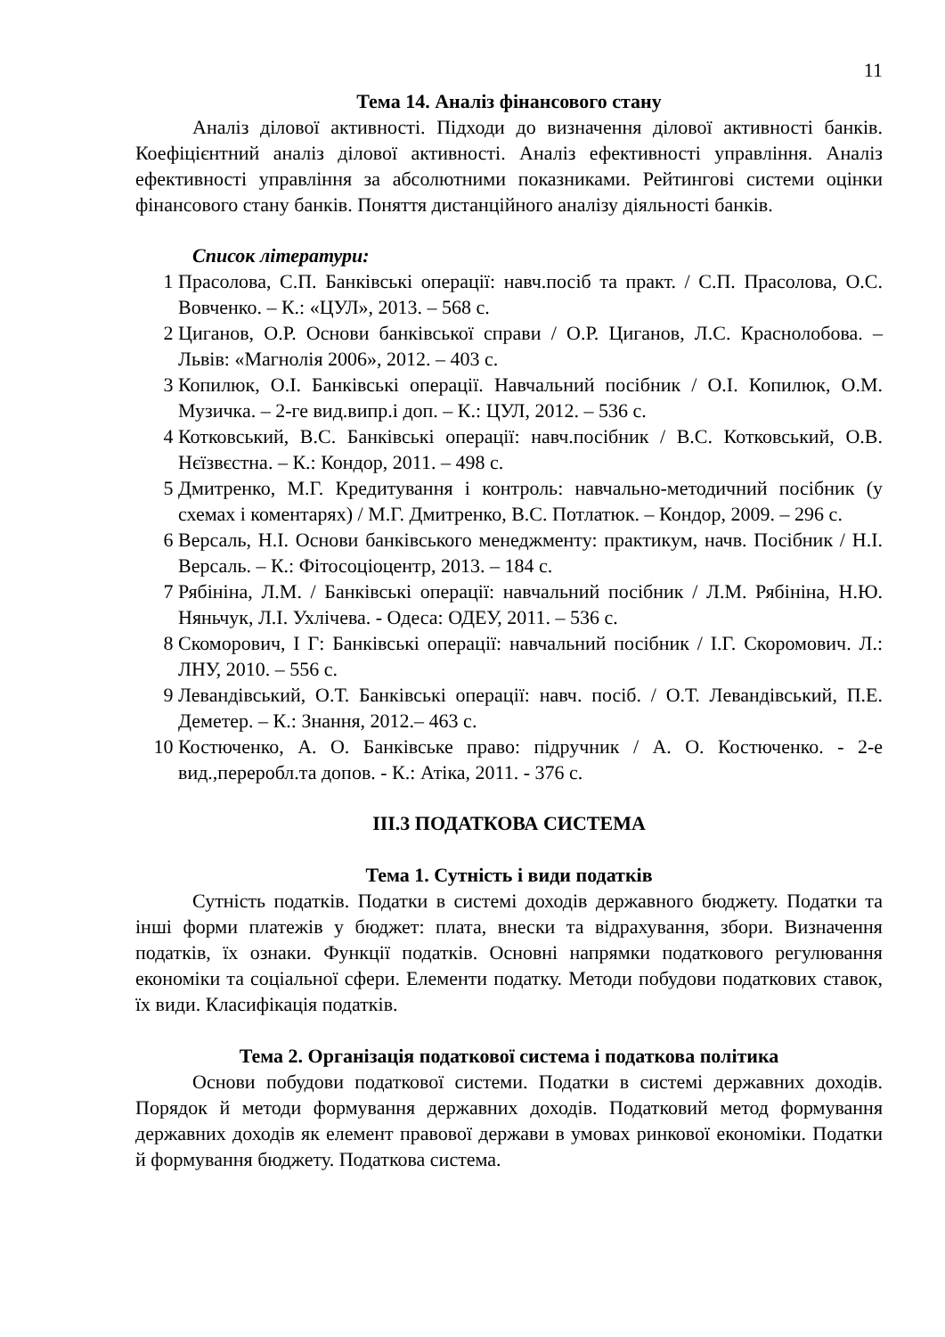11
Тема 14. Аналіз фінансового стану
Аналіз ділової активності. Підходи до визначення ділової активності банків. Коефіцієнтний аналіз ділової активності. Аналіз ефективності управління. Аналіз ефективності управління за абсолютними показниками. Рейтингові системи оцінки фінансового стану банків. Поняття дистанційного аналізу діяльності банків.
Список літератури:
1 Прасолова, С.П. Банківські операції: навч.посіб та практ. / С.П. Прасолова, О.С. Вовченко. – К.: «ЦУЛ», 2013. – 568 с.
2 Циганов, О.Р. Основи банківської справи / О.Р. Циганов, Л.С. Краснолобова. – Львів: «Магнолія 2006», 2012. – 403 с.
3 Копилюк, О.І. Банківські операції. Навчальний посібник / О.І. Копилюк, О.М. Музичка. – 2-ге вид.випр.і доп. – К.: ЦУЛ, 2012. – 536 с.
4 Котковський, В.С. Банківські операції: навч.посібник / В.С. Котковський, О.В. Нєїзвєстна. – К.: Кондор, 2011. – 498 с.
5 Дмитренко, М.Г. Кредитування і контроль: навчально-методичний посібник (у схемах і коментарях) / М.Г. Дмитренко, В.С. Потлатюк. – Кондор, 2009. – 296 с.
6 Версаль, Н.І. Основи банківського менеджменту: практикум, начв. Посібник / Н.І. Версаль. – К.: Фітосоціоцентр, 2013. – 184 с.
7 Рябініна, Л.М. / Банківські операції: навчальний посібник / Л.М. Рябініна, Н.Ю. Няньчук, Л.І. Ухлічева. - Одеса: ОДЕУ, 2011. – 536 с.
8 Скоморович, І Г: Банківські операції: навчальний посібник / І.Г. Скоромович. Л.: ЛНУ, 2010. – 556 с.
9 Левандівський, О.Т. Банківські операції: навч. посіб. / О.Т. Левандівський, П.Е. Деметер. – К.: Знання, 2012.– 463 с.
10 Костюченко, А. О. Банківське право: підручник / А. О. Костюченко. - 2-е вид.,переробл.та допов. - К.: Атіка, 2011. - 376 с.
ІІІ.3 ПОДАТКОВА СИСТЕМА
Тема 1. Сутність і види податків
Сутність податків. Податки в системі доходів державного бюджету. Податки та інші форми платежів у бюджет: плата, внески та відрахування, збори. Визначення податків, їх ознаки. Функції податків. Основні напрямки податкового регулювання економіки та соціальної сфери. Елементи податку. Методи побудови податкових ставок, їх види. Класифікація податків.
Тема 2. Організація податкової система і податкова політика
Основи побудови податкової системи. Податки в системі державних доходів. Порядок й методи формування державних доходів. Податковий метод формування державних доходів як елемент правової держави в умовах ринкової економіки. Податки й формування бюджету. Податкова система.